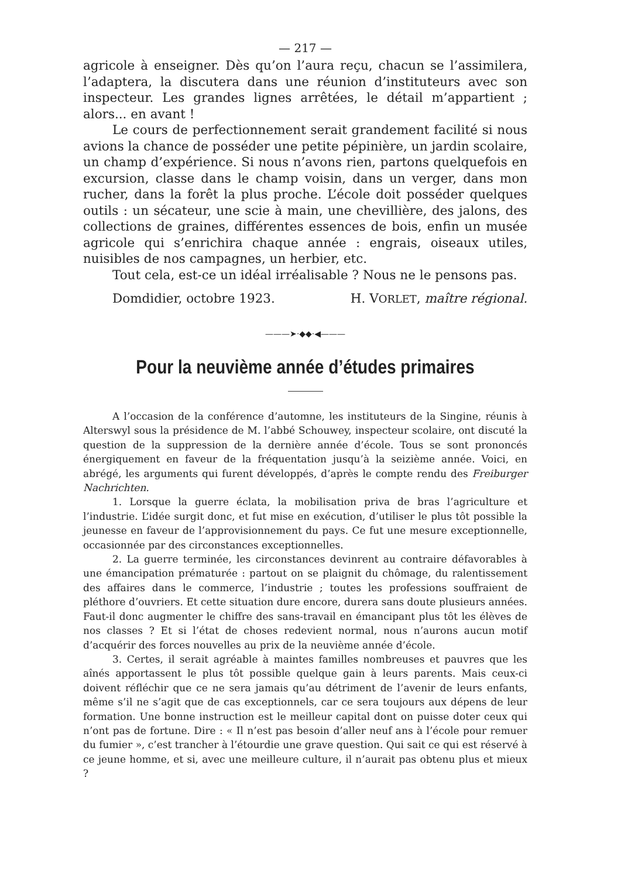— 217 —
agricole à enseigner. Dès qu’on l’aura reçu, chacun se l’assimilera, l’adaptera, la discutera dans une réunion d’instituteurs avec son inspecteur. Les grandes lignes arrêtées, le détail m’appartient ; alors... en avant !
Le cours de perfectionnement serait grandement facilité si nous avions la chance de posséder une petite pépinière, un jardin scolaire, un champ d’expérience. Si nous n’avons rien, partons quelquefois en excursion, classe dans le champ voisin, dans un verger, dans mon rucher, dans la forêt la plus proche. L’école doit posséder quelques outils : un sécateur, une scie à main, une chevillière, des jalons, des collections de graines, différentes essences de bois, enfin un musée agricole qui s’enrichira chaque année : engrais, oiseaux utiles, nuisibles de nos campagnes, un herbier, etc.
Tout cela, est-ce un idéal irréalisable ? Nous ne le pensons pas.
Domdidier, octobre 1923. H. VORLET, maître régional.
———➤·◆◆·◀———
Pour la neuvième année d’études primaires
A l’occasion de la conférence d’automne, les instituteurs de la Singine, réunis à Alterswyl sous la présidence de M. l’abbé Schouwey, inspecteur scolaire, ont discuté la question de la suppression de la dernière année d’école. Tous se sont prononcés énergiquement en faveur de la fréquentation jusqu’à la seizième année. Voici, en abrégé, les arguments qui furent développés, d’après le compte rendu des Freiburger Nachrichten.
1. Lorsque la guerre éclata, la mobilisation priva de bras l’agriculture et l’industrie. L’idée surgit donc, et fut mise en exécution, d’utiliser le plus tôt possible la jeunesse en faveur de l’approvisionnement du pays. Ce fut une mesure exceptionnelle, occasionnée par des circonstances exceptionnelles.
2. La guerre terminée, les circonstances devinrent au contraire défavorables à une émancipation prématurée : partout on se plaignit du chômage, du ralentissement des affaires dans le commerce, l’industrie ; toutes les professions souffraient de pléthore d’ouvriers. Et cette situation dure encore, durera sans doute plusieurs années. Faut-il donc augmenter le chiffre des sans-travail en émancipant plus tôt les élèves de nos classes ? Et si l’état de choses redevient normal, nous n’aurons aucun motif d’acquérir des forces nouvelles au prix de la neuvième année d’école.
3. Certes, il serait agréable à maintes familles nombreuses et pauvres que les aînés apportassent le plus tôt possible quelque gain à leurs parents. Mais ceux-ci doivent réfléchir que ce ne sera jamais qu’au détriment de l’avenir de leurs enfants, même s’il ne s’agit que de cas exceptionnels, car ce sera toujours aux dépens de leur formation. Une bonne instruction est le meilleur capital dont on puisse doter ceux qui n’ont pas de fortune. Dire : « Il n’est pas besoin d’aller neuf ans à l’école pour remuer du fumier », c’est trancher à l’étourdie une grave question. Qui sait ce qui est réservé à ce jeune homme, et si, avec une meilleure culture, il n’aurait pas obtenu plus et mieux ?